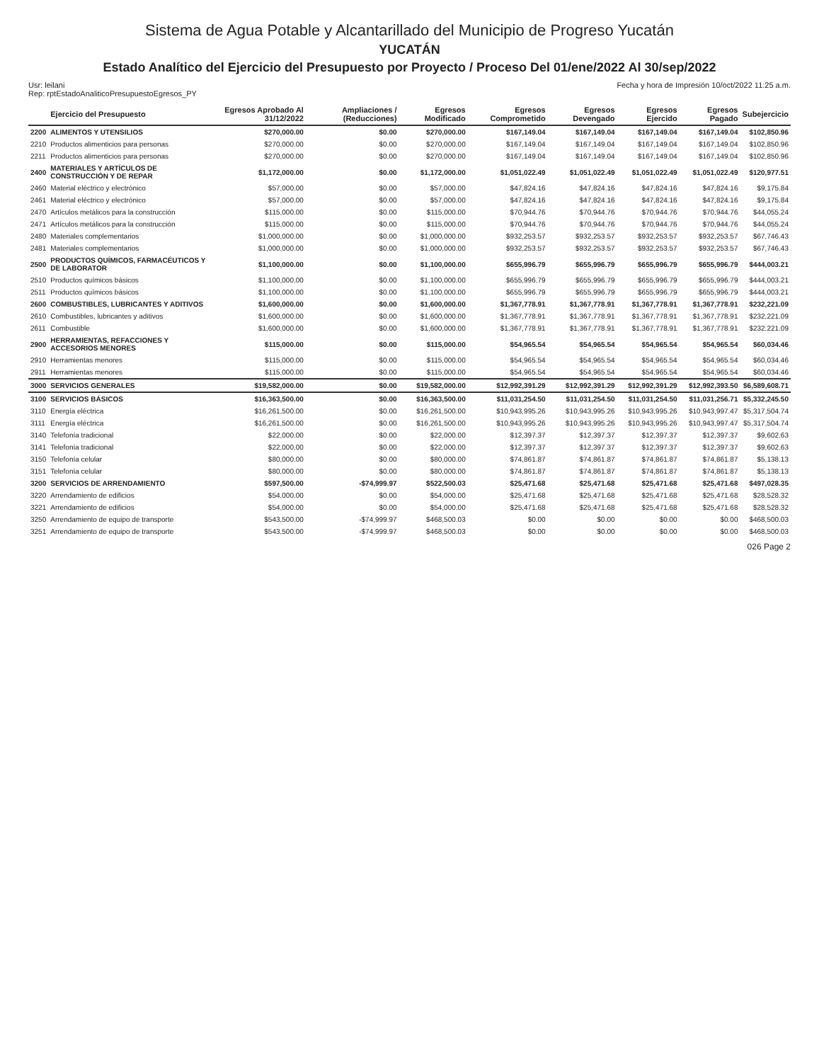Sistema de Agua Potable y Alcantarillado del Municipio de Progreso Yucatán
YUCATÁN
Estado Analítico del Ejercicio del Presupuesto por Proyecto / Proceso Del 01/ene/2022 Al 30/sep/2022
Usr: leilani
Rep: rptEstadoAnaliticoPresupuestoEgresos_PY Fecha y hora de Impresión 10/oct/2022 11:25 a.m.
| | Ejercicio del Presupuesto | Egresos Aprobado Al 31/12/2022 | Ampliaciones / (Reducciones) | Egresos Modificado | Egresos Comprometido | Egresos Devengado | Egresos Ejercido | Egresos Pagado | Subejercicio |
| --- | --- | --- | --- | --- | --- | --- | --- | --- | --- |
| 2200 | ALIMENTOS Y UTENSILIOS | $270,000.00 | $0.00 | $270,000.00 | $167,149.04 | $167,149.04 | $167,149.04 | $167,149.04 | $102,850.96 |
| 2210 | Productos alimenticios para personas | $270,000.00 | $0.00 | $270,000.00 | $167,149.04 | $167,149.04 | $167,149.04 | $167,149.04 | $102,850.96 |
| 2211 | Productos alimenticios para personas | $270,000.00 | $0.00 | $270,000.00 | $167,149.04 | $167,149.04 | $167,149.04 | $167,149.04 | $102,850.96 |
| 2400 | MATERIALES Y ARTÍCULOS DE CONSTRUCCIÓN Y DE REPAR | $1,172,000.00 | $0.00 | $1,172,000.00 | $1,051,022.49 | $1,051,022.49 | $1,051,022.49 | $1,051,022.49 | $120,977.51 |
| 2460 | Material eléctrico y electrónico | $57,000.00 | $0.00 | $57,000.00 | $47,824.16 | $47,824.16 | $47,824.16 | $47,824.16 | $9,175.84 |
| 2461 | Material eléctrico y electrónico | $57,000.00 | $0.00 | $57,000.00 | $47,824.16 | $47,824.16 | $47,824.16 | $47,824.16 | $9,175.84 |
| 2470 | Artículos metálicos para la construcción | $115,000.00 | $0.00 | $115,000.00 | $70,944.76 | $70,944.76 | $70,944.76 | $70,944.76 | $44,055.24 |
| 2471 | Artículos metálicos para la construcción | $115,000.00 | $0.00 | $115,000.00 | $70,944.76 | $70,944.76 | $70,944.76 | $70,944.76 | $44,055.24 |
| 2480 | Materiales complementarios | $1,000,000.00 | $0.00 | $1,000,000.00 | $932,253.57 | $932,253.57 | $932,253.57 | $932,253.57 | $67,746.43 |
| 2481 | Materiales complementarios | $1,000,000.00 | $0.00 | $1,000,000.00 | $932,253.57 | $932,253.57 | $932,253.57 | $932,253.57 | $67,746.43 |
| 2500 | PRODUCTOS QUÍMICOS, FARMACÉUTICOS Y DE LABORATOR | $1,100,000.00 | $0.00 | $1,100,000.00 | $655,996.79 | $655,996.79 | $655,996.79 | $655,996.79 | $444,003.21 |
| 2510 | Productos químicos básicos | $1,100,000.00 | $0.00 | $1,100,000.00 | $655,996.79 | $655,996.79 | $655,996.79 | $655,996.79 | $444,003.21 |
| 2511 | Productos químicos básicos | $1,100,000.00 | $0.00 | $1,100,000.00 | $655,996.79 | $655,996.79 | $655,996.79 | $655,996.79 | $444,003.21 |
| 2600 | COMBUSTIBLES, LUBRICANTES Y ADITIVOS | $1,600,000.00 | $0.00 | $1,600,000.00 | $1,367,778.91 | $1,367,778.91 | $1,367,778.91 | $1,367,778.91 | $232,221.09 |
| 2610 | Combustibles, lubricantes y aditivos | $1,600,000.00 | $0.00 | $1,600,000.00 | $1,367,778.91 | $1,367,778.91 | $1,367,778.91 | $1,367,778.91 | $232,221.09 |
| 2611 | Combustible | $1,600,000.00 | $0.00 | $1,600,000.00 | $1,367,778.91 | $1,367,778.91 | $1,367,778.91 | $1,367,778.91 | $232,221.09 |
| 2900 | HERRAMIENTAS, REFACCIONES Y ACCESORIOS MENORES | $115,000.00 | $0.00 | $115,000.00 | $54,965.54 | $54,965.54 | $54,965.54 | $54,965.54 | $60,034.46 |
| 2910 | Herramientas menores | $115,000.00 | $0.00 | $115,000.00 | $54,965.54 | $54,965.54 | $54,965.54 | $54,965.54 | $60,034.46 |
| 2911 | Herramientas menores | $115,000.00 | $0.00 | $115,000.00 | $54,965.54 | $54,965.54 | $54,965.54 | $54,965.54 | $60,034.46 |
| 3000 | SERVICIOS GENERALES | $19,582,000.00 | $0.00 | $19,582,000.00 | $12,992,391.29 | $12,992,391.29 | $12,992,391.29 | $12,992,393.50 | $6,589,608.71 |
| 3100 | SERVICIOS BÁSICOS | $16,363,500.00 | $0.00 | $16,363,500.00 | $11,031,254.50 | $11,031,254.50 | $11,031,254.50 | $11,031,256.71 | $5,332,245.50 |
| 3110 | Energía eléctrica | $16,261,500.00 | $0.00 | $16,261,500.00 | $10,943,995.26 | $10,943,995.26 | $10,943,995.26 | $10,943,997.47 | $5,317,504.74 |
| 3111 | Energía eléctrica | $16,261,500.00 | $0.00 | $16,261,500.00 | $10,943,995.26 | $10,943,995.26 | $10,943,995.26 | $10,943,997.47 | $5,317,504.74 |
| 3140 | Telefonía tradicional | $22,000.00 | $0.00 | $22,000.00 | $12,397.37 | $12,397.37 | $12,397.37 | $12,397.37 | $9,602.63 |
| 3141 | Telefonía tradicional | $22,000.00 | $0.00 | $22,000.00 | $12,397.37 | $12,397.37 | $12,397.37 | $12,397.37 | $9,602.63 |
| 3150 | Telefonía celular | $80,000.00 | $0.00 | $80,000.00 | $74,861.87 | $74,861.87 | $74,861.87 | $74,861.87 | $5,138.13 |
| 3151 | Telefonía celular | $80,000.00 | $0.00 | $80,000.00 | $74,861.87 | $74,861.87 | $74,861.87 | $74,861.87 | $5,138.13 |
| 3200 | SERVICIOS DE ARRENDAMIENTO | $597,500.00 | -$74,999.97 | $522,500.03 | $25,471.68 | $25,471.68 | $25,471.68 | $25,471.68 | $497,028.35 |
| 3220 | Arrendamiento de edificios | $54,000.00 | $0.00 | $54,000.00 | $25,471.68 | $25,471.68 | $25,471.68 | $25,471.68 | $28,528.32 |
| 3221 | Arrendamiento de edificios | $54,000.00 | $0.00 | $54,000.00 | $25,471.68 | $25,471.68 | $25,471.68 | $25,471.68 | $28,528.32 |
| 3250 | Arrendamiento de equipo de transporte | $543,500.00 | -$74,999.97 | $468,500.03 | $0.00 | $0.00 | $0.00 | $0.00 | $468,500.03 |
| 3251 | Arrendamiento de equipo de transporte | $543,500.00 | -$74,999.97 | $468,500.03 | $0.00 | $0.00 | $0.00 | $0.00 | $468,500.03 |
026 Page 2